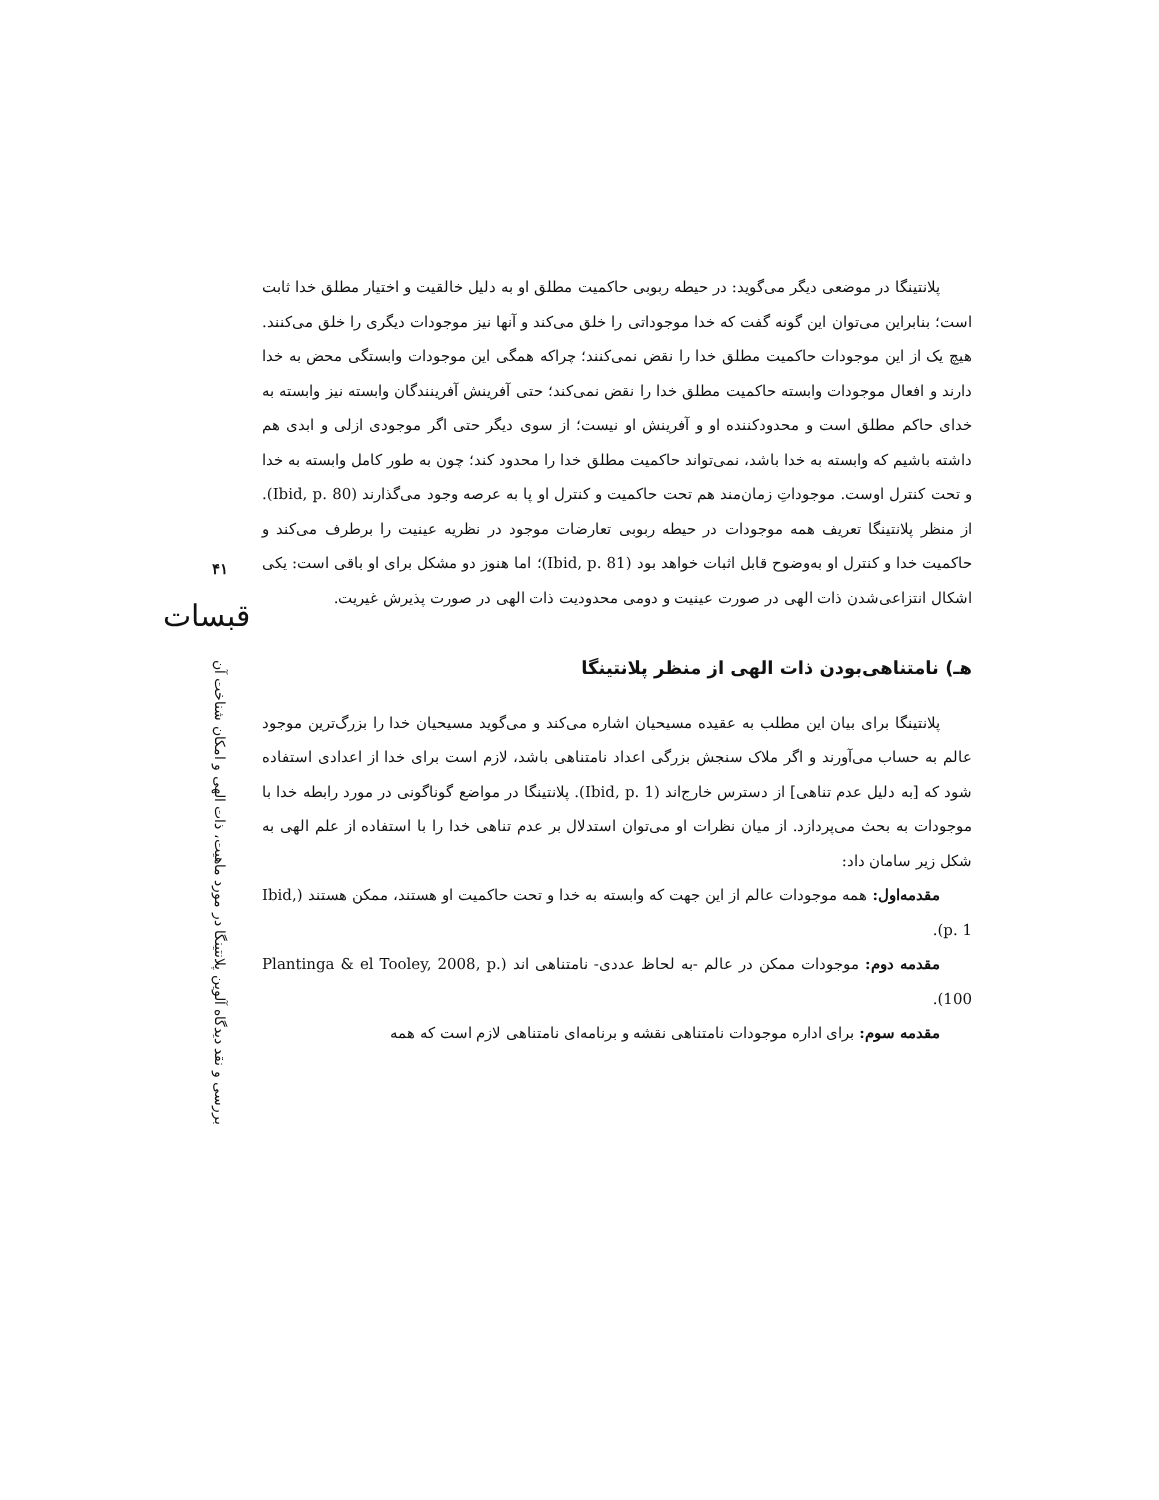۴۱
قبسات
بررسی و نقد دیدگاه آلوین پلانتینگا در مورد ماهیت، ذات الهی و امکان شناخت آن
پلانتینگا در موضعی دیگر می‌گوید: در حیطه ربوبی حاکمیت مطلق او به دلیل خالقیت و اختیار مطلق خدا ثابت است؛ بنابراین می‌توان این گونه گفت که خدا موجوداتی را خلق می‌کند و آنها نیز موجودات دیگری را خلق می‌کنند. هیچ یک از این موجودات حاکمیت مطلق خدا را نقض نمی‌کنند؛ چراکه همگی این موجودات وابستگی محض به خدا دارند و افعال موجودات وابسته حاکمیت مطلق خدا را نقض نمی‌کند؛ حتی آفرینش آفرینندگان وابسته نیز وابسته به خدای حاکم مطلق است و محدودکننده او و آفرینش او نیست؛ از سوی دیگر حتی اگر موجودی ازلی و ابدی هم داشته باشیم که وابسته به خدا باشد، نمی‌تواند حاکمیت مطلق خدا را محدود کند؛ چون به طور کامل وابسته به خدا و تحت کنترل اوست. موجوداتِ زمان‌مند هم تحت حاکمیت و کنترل او پا به عرصه وجود می‌گذارند (Ibid, p. 80). از منظر پلانتینگا تعریف همه موجودات در حیطه ربوبی تعارضات موجود در نظریه عینیت را برطرف می‌کند و حاکمیت خدا و کنترل او به‌وضوح قابل اثبات خواهد بود (Ibid, p. 81)؛ اما هنوز دو مشکل برای او باقی است: یکی اشکال انتزاعی‌شدن ذات الهی در صورت عینیت و دومی محدودیت ذات الهی در صورت پذیرش غیریت.
هـ) نامتناهی‌بودن ذات الهی از منظر پلانتینگا
پلانتینگا برای بیان این مطلب به عقیده مسیحیان اشاره می‌کند و می‌گوید مسیحیان خدا را بزرگ‌ترین موجود عالم به حساب می‌آورند و اگر ملاک سنجش بزرگی اعداد نامتناهی باشد، لازم است برای خدا از اعدادی استفاده شود که [به دلیل عدم تناهی] از دسترس خارج‌اند (Ibid, p. 1). پلانتینگا در مواضع گوناگونی در مورد رابطه خدا با موجودات به بحث می‌پردازد. از میان نظرات او می‌توان استدلال بر عدم تناهی خدا را با استفاده از علم الهی به شکل زیر سامان داد:
مقدمه‌اول: همه موجودات عالم از این جهت که وابسته به خدا و تحت حاکمیت او هستند، ممکن هستند (Ibid, p. 1).
مقدمه دوم: موجودات ممکن در عالم -به لحاظ عددی- نامتناهی اند (Plantinga & el Tooley, 2008, p. 100).
مقدمه سوم: برای اداره موجودات نامتناهی نقشه و برنامه‌ای نامتناهی لازم است که همه